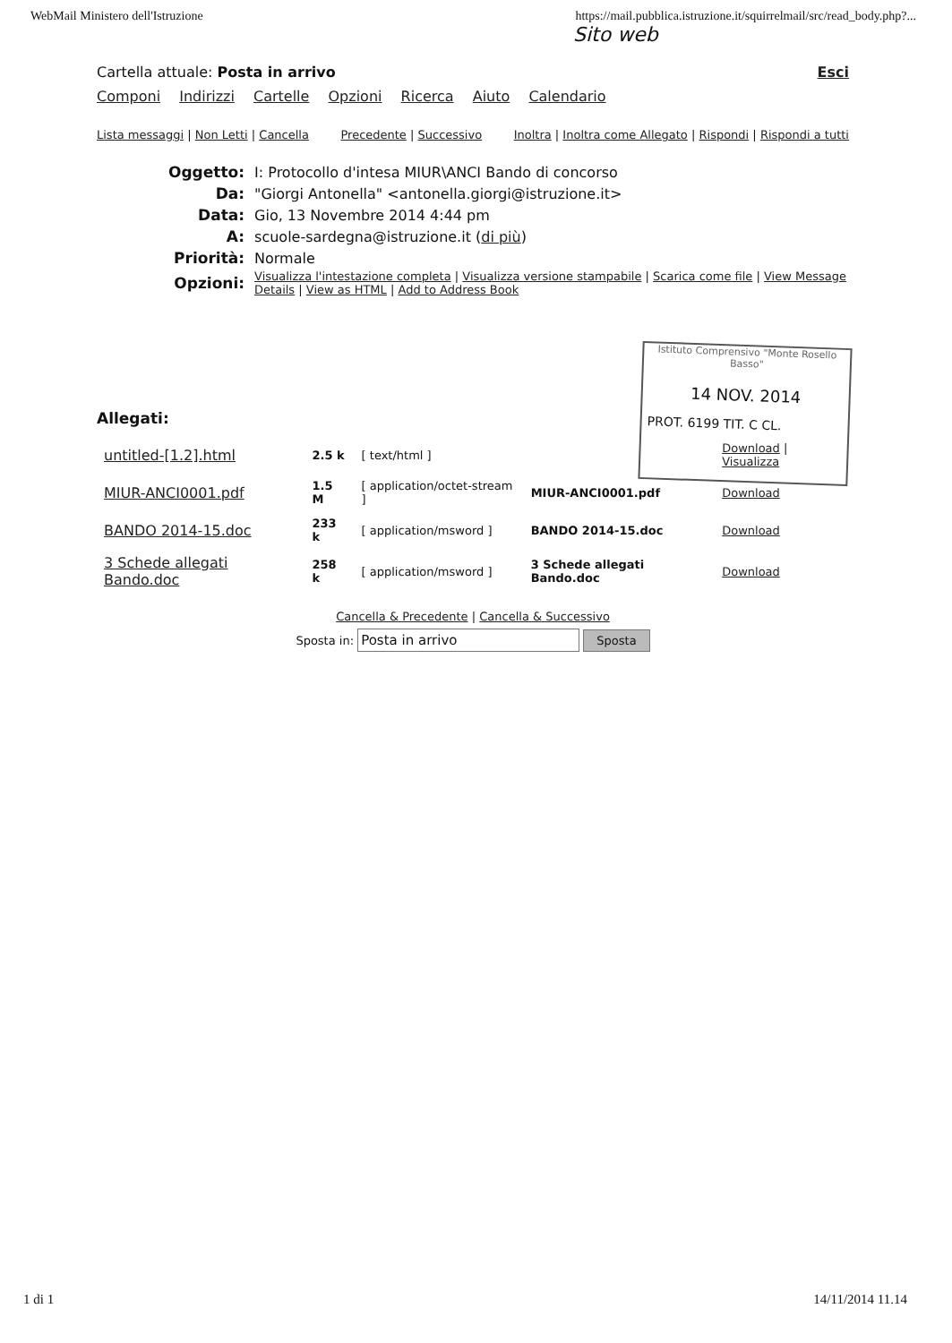WebMail Ministero dell'Istruzione https://mail.pubblica.istruzione.it/squirrelmail/src/read_body.php?...
Sito web
Cartella attuale: Posta in arrivo Esci
Componi Indirizzi Cartelle Opzioni Ricerca Aiuto Calendario
Lista messaggi | Non Letti | Cancella Precedente | Successivo Inoltra | Inoltra come Allegato | Rispondi | Rispondi a tutti
| Oggetto: | I: Protocollo d'intesa MIUR\ANCI Bando di concorso |
| Da: | "Giorgi Antonella" <antonella.giorgi@istruzione.it> |
| Data: | Gio, 13 Novembre 2014 4:44 pm |
| A: | scuole-sardegna@istruzione.it ( di più ) |
| Priorità: | Normale |
| Opzioni: | Visualizza l'intestazione completa / Visualizza versione stampabile / Scarica come file / View Message Details / View as HTML / Add to Address Book |
Allegati:
| untitled-[1.2].html | 2.5 k | [ text/html ] | | Download / Visualizza |
| MIUR-ANCI0001.pdf | 1.5 M | [ application/octet-stream ] | MIUR-ANCI0001.pdf | Download |
| BANDO 2014-15.doc | 233 k | [ application/msword ] | BANDO 2014-15.doc | Download |
| 3 Schede allegati Bando.doc | 258 k | [ application/msword ] | 3 Schede allegati Bando.doc | Download |
Cancella & Precedente | Cancella & Successivo
Sposta in: Posta in arrivo Sposta
Istituto Comprensivo "Monte Rosello Basso"
14 NOV. 2014
PROT. 6199 TIT. C CL.
1 di 1 14/11/2014 11.14